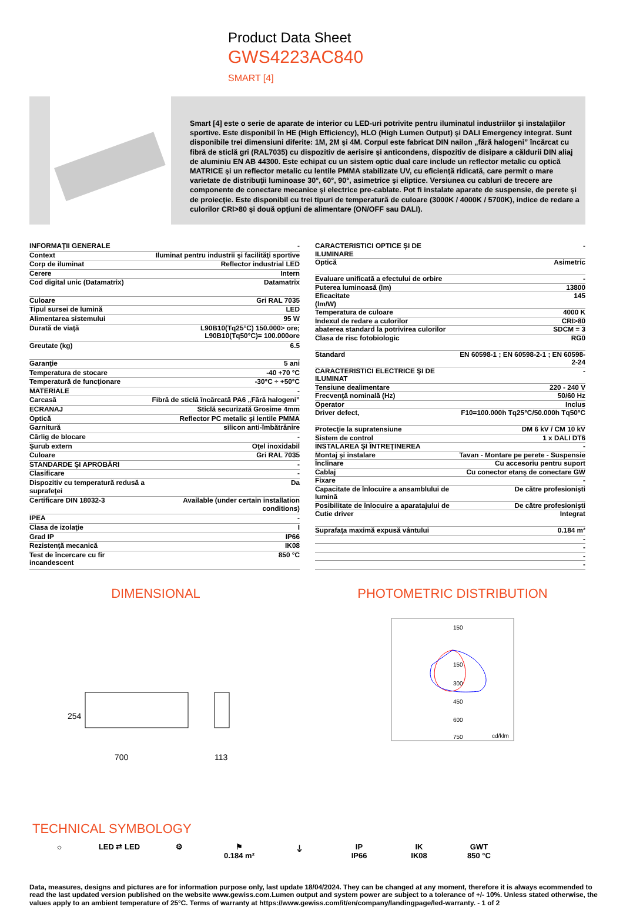Product Data Sheet
GWS4223AC840
SMART [4]
Smart [4] este o serie de aparate de interior cu LED-uri potrivite pentru iluminatul industriilor şi instalaţiilor sportive. Este disponibil în HE (High Efficiency), HLO (High Lumen Output) şi DALI Emergency integrat. Sunt disponibile trei dimensiuni diferite: 1M, 2M şi 4M. Corpul este fabricat DIN nailon „fără halogeni” încărcat cu fibră de sticlă gri (RAL7035) cu dispozitiv de aerisire şi anticondens, dispozitiv de disipare a căldurii DIN aliaj de aluminiu EN AB 44300. Este echipat cu un sistem optic dual care include un reflector metalic cu optică MATRICE şi un reflector metalic cu lentile PMMA stabilizate UV, cu eficienţă ridicată, care permit o mare varietate de distribuţii luminoase 30°, 60°, 90°, asimetrice şi eliptice. Versiunea cu cabluri de trecere are componente de conectare mecanice şi electrice pre-cablate. Pot fi instalate aparate de suspensie, de perete şi de proiecţie. Este disponibil cu trei tipuri de temperatură de culoare (3000K / 4000K / 5700K), indice de redare a culorilor CRI>80 şi două opţiuni de alimentare (ON/OFF sau DALI).
| INFORMAŢII GENERALE | - |
| Context | Iluminat pentru industrii şi facilităţi sportive |
| Corp de iluminat | Reflector industrial LED |
| Cerere | Intern |
| Cod digital unic (Datamatrix) | Datamatrix |
| Culoare | Gri RAL 7035 |
| Tipul sursei de lumină | LED |
| Alimentarea sistemului | 95 W |
| Durată de viaţă | L90B10(Tq25°C) 150.000> ore; L90B10(Tq50°C)= 100.000ore |
| Greutate (kg) | 6.5 |
| Garanţie | 5 ani |
| Temperatura de stocare | -40 +70 °C |
| Temperatură de funcţionare | -30°C ÷ +50°C |
| MATERIALE | - |
| Carcasă | Fibră de sticlă încărcată PA6 „Fără halogeni” |
| ECRANAJ | Sticlă securizată Grosime 4mm |
| Optică | Reflector PC metalic şi lentile PMMA |
| Garnitură | silicon anti-îmbătrânire |
| Cârlig de blocare | - |
| Şurub extern | Oţel inoxidabil |
| Culoare | Gri RAL 7035 |
| STANDARDE ŞI APROBĂRI | - |
| Clasificare | - |
| Dispozitiv cu temperatură redusă a suprafeţei | Da |
| Certificare DIN 18032-3 | Available (under certain installation conditions) |
| IPEA | - |
| Clasa de izolaţie | I |
| Grad IP | IP66 |
| Rezistenţă mecanică | IK08 |
| Test de încercare cu fir incandescent | 850 °C |
| CARACTERISTICI OPTICE ŞI DE ILUMINARE | - |
| Optică | Asimetric |
| Evaluare unificată a efectului de orbire | - |
| Puterea luminoasă (lm) | 13800 |
| Eficacitate (lm/W) | 145 |
| Temperatura de culoare | 4000 K |
| Indexul de redare a culorilor | CRI>80 |
| abaterea standard la potrivirea culorilor | SDCM = 3 |
| Clasa de risc fotobiologic | RG0 |
| Standard | EN 60598-1 ; EN 60598-2-1 ; EN 60598-2-24 |
| CARACTERISTICI ELECTRICE ŞI DE ILUMINAT | - |
| Tensiune dealimentare | 220 - 240 V |
| Frecvenţă nominală (Hz) | 50/60 Hz |
| Operator | Inclus |
| Driver defect, | F10=100.000h Tq25°C/50.000h Tq50°C |
| Protecţie la supratensiune | DM 6 kV / CM 10 kV |
| Sistem de control | 1 x DALI DT6 |
| INSTALAREA ŞI ÎNTREŢINEREA | - |
| Montaj şi instalare | Tavan - Montare pe perete - Suspensie |
| Înclinare | Cu accesoriu pentru suport |
| Cablaj | Cu conector etanş de conectare GW |
| Fixare | - |
| Capacitate de înlocuire a ansamblului de lumină | De către profesionişti |
| Posibilitate de înlocuire a aparatajului de | De către profesionişti |
| Cutie driver | Integrat |
| Suprafaţa maximă expusă vântului | 0.184 m² |
| | - |
| | - |
| | - |
| | - |
DIMENSIONAL
700
113
254
PHOTOMETRIC DISTRIBUTION
150
150
300
450
600
750
cd/klm
TECHNICAL SYMBOLOGY
☼ LED ⇄ LED ⚙ ⚑
0.184 m²
⏚ IP
IP66
IK
IK08
GWT
850 °C
Data, measures, designs and pictures are for information purpose only, last update 18/04/2024. They can be changed at any moment, therefore it is always ecommended to read the last updated version published on the website www.gewiss.com.Lumen output and system power are subject to a tolerance of +/- 10%. Unless stated otherwise, the values apply to an ambient temperature of 25°C. Terms of warranty at https://www.gewiss.com/it/en/company/landingpage/led-warranty. - 1 of 2